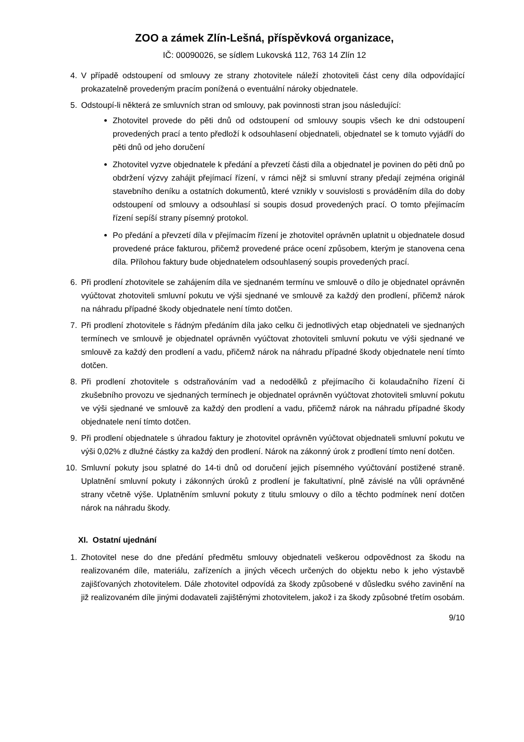ZOO a zámek Zlín-Lešná, příspěvková organizace,
IČ: 00090026, se sídlem Lukovská 112, 763 14 Zlín 12
4. V případě odstoupení od smlouvy ze strany zhotovitele náleží zhotoviteli část ceny díla odpovídající prokazatelně provedeným pracím ponížená o eventuální nároky objednatele.
5. Odstoupí-li některá ze smluvních stran od smlouvy, pak povinnosti stran jsou následující:
Zhotovitel provede do pěti dnů od odstoupení od smlouvy soupis všech ke dni odstoupení provedených prací a tento předloží k odsouhlasení objednateli, objednatel se k tomuto vyjádří do pěti dnů od jeho doručení
Zhotovitel vyzve objednatele k předání a převzetí části díla a objednatel je povinen do pěti dnů po obdržení výzvy zahájit přejímací řízení, v rámci nějž si smluvní strany předají zejména originál stavebního deníku a ostatních dokumentů, které vznikly v souvislosti s prováděním díla do doby odstoupení od smlouvy a odsouhlasí si soupis dosud provedených prací. O tomto přejímacím řízení sepíší strany písemný protokol.
Po předání a převzetí díla v přejímacím řízení je zhotovitel oprávněn uplatnit u objednatele dosud provedené práce fakturou, přičemž provedené práce ocení způsobem, kterým je stanovena cena díla. Přílohou faktury bude objednatelem odsouhlasený soupis provedených prací.
6. Při prodlení zhotovitele se zahájením díla ve sjednaném termínu ve smlouvě o dílo je objednatel oprávněn vyúčtovat zhotoviteli smluvní pokutu ve výši sjednané ve smlouvě za každý den prodlení, přičemž nárok na náhradu případné škody objednatele není tímto dotčen.
7. Při prodlení zhotovitele s řádným předáním díla jako celku či jednotlivých etap objednateli ve sjednaných termínech ve smlouvě je objednatel oprávněn vyúčtovat zhotoviteli smluvní pokutu ve výši sjednané ve smlouvě za každý den prodlení a vadu, přičemž nárok na náhradu případné škody objednatele není tímto dotčen.
8. Při prodlení zhotovitele s odstraňováním vad a nedodělků z přejímacího či kolaudačního řízení či zkušebního provozu ve sjednaných termínech je objednatel oprávněn vyúčtovat zhotoviteli smluvní pokutu ve výši sjednané ve smlouvě za každý den prodlení a vadu, přičemž nárok na náhradu případné škody objednatele není tímto dotčen.
9. Při prodlení objednatele s úhradou faktury je zhotovitel oprávněn vyúčtovat objednateli smluvní pokutu ve výši 0,02% z dlužné částky za každý den prodlení. Nárok na zákonný úrok z prodlení tímto není dotčen.
10. Smluvní pokuty jsou splatné do 14-ti dnů od doručení jejich písemného vyúčtování postižené straně. Uplatnění smluvní pokuty i zákonných úroků z prodlení je fakultativní, plně závislé na vůli oprávněné strany včetně výše. Uplatněním smluvní pokuty z titulu smlouvy o dílo a těchto podmínek není dotčen nárok na náhradu škody.
XI. Ostatní ujednání
1. Zhotovitel nese do dne předání předmětu smlouvy objednateli veškerou odpovědnost za škodu na realizovaném díle, materiálu, zařízeních a jiných věcech určených do objektu nebo k jeho výstavbě zajišťovaných zhotovitelem. Dále zhotovitel odpovídá za škody způsobené v důsledku svého zavinění na již realizovaném díle jinými dodavateli zajištěnými zhotovitelem, jakož i za škody způsobné třetím osobám.
9/10